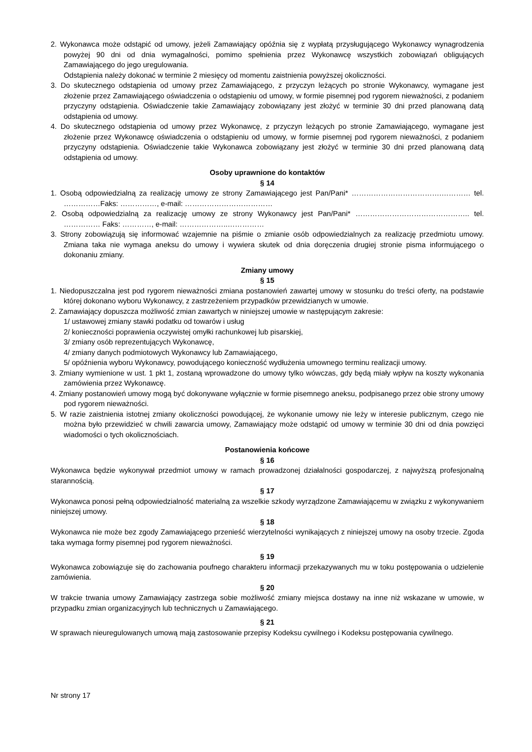2. Wykonawca może odstąpić od umowy, jeżeli Zamawiający opóźnia się z wypłatą przysługującego Wykonawcy wynagrodzenia powyżej 90 dni od dnia wymagalności, pomimo spełnienia przez Wykonawcę wszystkich zobowiązań obligujących Zamawiającego do jego uregulowania.
Odstąpienia należy dokonać w terminie 2 miesięcy od momentu zaistnienia powyższej okoliczności.
3. Do skutecznego odstąpienia od umowy przez Zamawiającego, z przyczyn leżących po stronie Wykonawcy, wymagane jest złożenie przez Zamawiającego oświadczenia o odstąpieniu od umowy, w formie pisemnej pod rygorem nieważności, z podaniem przyczyny odstąpienia. Oświadczenie takie Zamawiający zobowiązany jest złożyć w terminie 30 dni przed planowaną datą odstąpienia od umowy.
4. Do skutecznego odstąpienia od umowy przez Wykonawcę, z przyczyn leżących po stronie Zamawiającego, wymagane jest złożenie przez Wykonawcę oświadczenia o odstąpieniu od umowy, w formie pisemnej pod rygorem nieważności, z podaniem przyczyny odstąpienia. Oświadczenie takie Wykonawca zobowiązany jest złożyć w terminie 30 dni przed planowaną datą odstąpienia od umowy.
Osoby uprawnione do kontaktów
§ 14
1. Osobą odpowiedzialną za realizację umowy ze strony Zamawiającego jest Pan/Pani* ……………………………….………… tel. ……………Faks: ……………, e-mail: ………………………………
2. Osobą odpowiedzialną za realizację umowy ze strony Wykonawcy jest Pan/Pani* ……………………………………….. tel. …………… Faks: …………, e-mail: ………………..……………
3. Strony zobowiązują się informować wzajemnie na piśmie o zmianie osób odpowiedzialnych za realizację przedmiotu umowy. Zmiana taka nie wymaga aneksu do umowy i wywiera skutek od dnia doręczenia drugiej stronie pisma informującego o dokonaniu zmiany.
Zmiany umowy
§ 15
1. Niedopuszczalna jest pod rygorem nieważności zmiana postanowień zawartej umowy w stosunku do treści oferty, na podstawie której dokonano wyboru Wykonawcy, z zastrzeżeniem przypadków przewidzianych w umowie.
2. Zamawiający dopuszcza możliwość zmian zawartych w niniejszej umowie w następującym zakresie:
1/ ustawowej zmiany stawki podatku od towarów i usług
2/ konieczności poprawienia oczywistej omyłki rachunkowej lub pisarskiej,
3/ zmiany osób reprezentujących Wykonawcę,
4/ zmiany danych podmiotowych Wykonawcy lub Zamawiającego,
5/ opóźnienia wyboru Wykonawcy, powodującego konieczność wydłużenia umownego terminu realizacji umowy.
3. Zmiany wymienione w ust. 1 pkt 1, zostaną wprowadzone do umowy tylko wówczas, gdy będą miały wpływ na koszty wykonania zamówienia przez Wykonawcę.
4. Zmiany postanowień umowy mogą być dokonywane wyłącznie w formie pisemnego aneksu, podpisanego przez obie strony umowy pod rygorem nieważności.
5. W razie zaistnienia istotnej zmiany okoliczności powodującej, że wykonanie umowy nie leży w interesie publicznym, czego nie można było przewidzieć w chwili zawarcia umowy, Zamawiający może odstąpić od umowy w terminie 30 dni od dnia powzięci wiadomości o tych okolicznościach.
Postanowienia końcowe
§ 16
Wykonawca będzie wykonywał przedmiot umowy w ramach prowadzonej działalności gospodarczej, z najwyższą profesjonalną starannością.
§ 17
Wykonawca ponosi pełną odpowiedzialność materialną za wszelkie szkody wyrządzone Zamawiającemu w związku z wykonywaniem niniejszej umowy.
§ 18
Wykonawca nie może bez zgody Zamawiającego przenieść wierzytelności wynikających z niniejszej umowy na osoby trzecie. Zgoda taka wymaga formy pisemnej pod rygorem nieważności.
§ 19
Wykonawca zobowiązuje się do zachowania poufnego charakteru informacji przekazywanych mu w toku postępowania o udzielenie zamówienia.
§ 20
W trakcie trwania umowy Zamawiający zastrzega sobie możliwość zmiany miejsca dostawy na inne niż wskazane w umowie, w przypadku zmian organizacyjnych lub technicznych u Zamawiającego.
§ 21
W sprawach nieuregulowanych umową mają zastosowanie przepisy Kodeksu cywilnego i Kodeksu postępowania cywilnego.
Nr strony 17